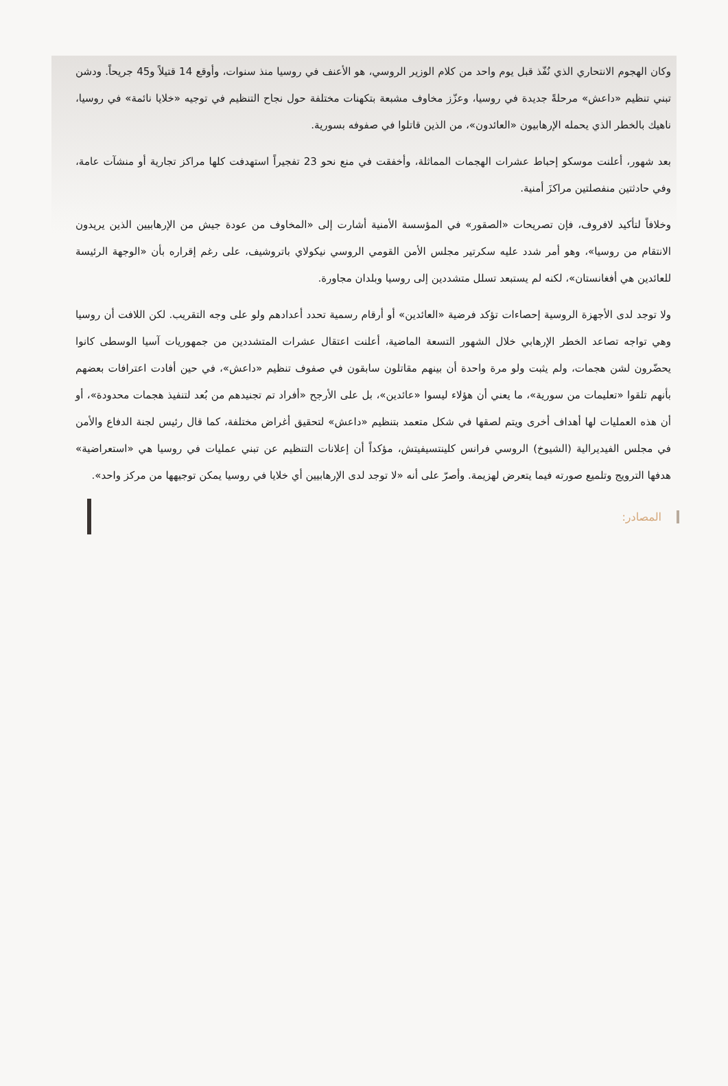وكان الهجوم الانتحاري الذي نُفّذ قبل يوم واحد من كلام الوزير الروسي، هو الأعنف في روسيا منذ سنوات، وأوقع 14 قتيلاً و45 جريحاً. ودشن تبني تنظيم «داعش» مرحلةً جديدة في روسيا، وعزّز مخاوف مشبعة بتكهنات مختلفة حول نجاح التنظيم في توجيه «خلايا نائمة» في روسيا، ناهيك بالخطر الذي يحمله الإرهابيون «العائدون»، من الذين قاتلوا في صفوفه بسورية.
بعد شهور، أعلنت موسكو إحباط عشرات الهجمات المماثلة، وأخفقت في منع نحو 23 تفجيراً استهدفت كلها مراكز تجارية أو منشآت عامة، وفي حادثتين منفصلتين مراكزَ أمنية.
وخلافاً لتأكيد لافروف، فإن تصريحات «الصقور» في المؤسسة الأمنية أشارت إلى «المخاوف من عودة جيش من الإرهابيين الذين يريدون الانتقام من روسيا»، وهو أمر شدد عليه سكرتير مجلس الأمن القومي الروسي نيكولاي باتروشيف، على رغم إقراره بأن «الوجهة الرئيسة للعائدين هي أفغانستان»، لكنه لم يستبعد تسلل متشددين إلى روسيا وبلدان مجاورة.
ولا توجد لدى الأجهزة الروسية إحصاءات تؤكد فرضية «العائدين» أو أرقام رسمية تحدد أعدادهم ولو على وجه التقريب. لكن اللافت أن روسيا وهي تواجه تصاعد الخطر الإرهابي خلال الشهور التسعة الماضية، أعلنت اعتقال عشرات المتشددين من جمهوريات آسيا الوسطى كانوا يحضّرون لشن هجمات، ولم يثبت ولو مرة واحدة أن بينهم مقاتلون سابقون في صفوف تنظيم «داعش»، في حين أفادت اعترافات بعضهم بأنهم تلقوا «تعليمات من سورية»، ما يعني أن هؤلاء ليسوا «عائدين»، بل على الأرجح «أفراد تم تجنيدهم من بُعد لتنفيذ هجمات محدودة»، أو أن هذه العمليات لها أهداف أخرى ويتم لصقها في شكل متعمد بتنظيم «داعش» لتحقيق أغراض مختلفة، كما قال رئيس لجنة الدفاع والأمن في مجلس الفيديرالية (الشيوخ) الروسي فرانس كلينتسيفيتش، مؤكداً أن إعلانات التنظيم عن تبني عمليات في روسيا هي «استعراضية» هدفها الترويج وتلميع صورته فيما يتعرض لهزيمة. وأصرّ على أنه «لا توجد لدى الإرهابيين أي خلايا في روسيا يمكن توجيهها من مركز واحد».
المصادر: